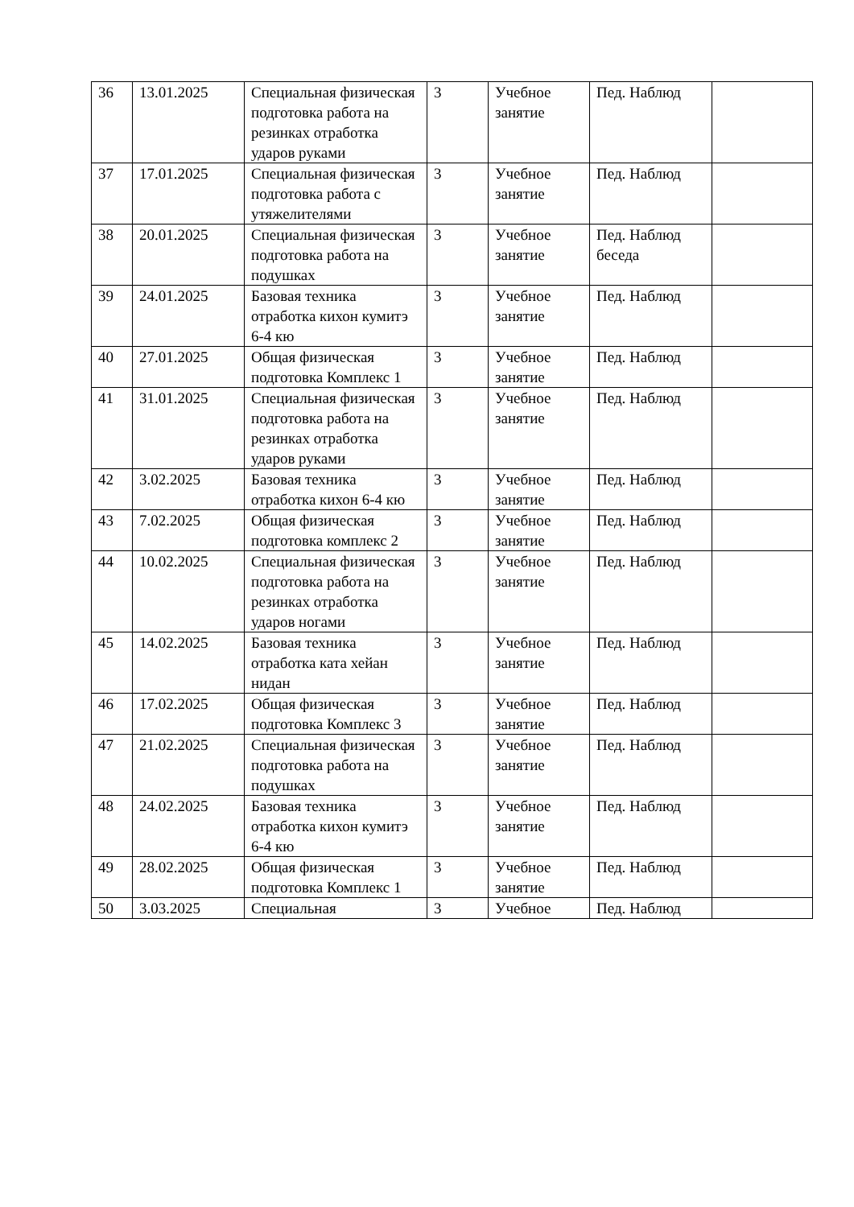| 36 | 13.01.2025 | Специальная физическая подготовка работа на резинках отработка ударов руками | 3 | Учебное занятие | Пед. Наблюд | |
| 37 | 17.01.2025 | Специальная физическая подготовка работа с утяжелителями | 3 | Учебное занятие | Пед. Наблюд | |
| 38 | 20.01.2025 | Специальная физическая подготовка работа на подушках | 3 | Учебное занятие | Пед. Наблюд беседа | |
| 39 | 24.01.2025 | Базовая техника отработка кихон кумитэ 6-4 кю | 3 | Учебное занятие | Пед. Наблюд | |
| 40 | 27.01.2025 | Общая физическая подготовка Комплекс 1 | 3 | Учебное занятие | Пед. Наблюд | |
| 41 | 31.01.2025 | Специальная физическая подготовка работа на резинках отработка ударов руками | 3 | Учебное занятие | Пед. Наблюд | |
| 42 | 3.02.2025 | Базовая техника отработка кихон 6-4 кю | 3 | Учебное занятие | Пед. Наблюд | |
| 43 | 7.02.2025 | Общая физическая подготовка комплекс 2 | 3 | Учебное занятие | Пед. Наблюд | |
| 44 | 10.02.2025 | Специальная физическая подготовка работа на резинках отработка ударов ногами | 3 | Учебное занятие | Пед. Наблюд | |
| 45 | 14.02.2025 | Базовая техника отработка ката хейан нидан | 3 | Учебное занятие | Пед. Наблюд | |
| 46 | 17.02.2025 | Общая физическая подготовка Комплекс 3 | 3 | Учебное занятие | Пед. Наблюд | |
| 47 | 21.02.2025 | Специальная физическая подготовка работа на подушках | 3 | Учебное занятие | Пед. Наблюд | |
| 48 | 24.02.2025 | Базовая техника отработка кихон кумитэ 6-4 кю | 3 | Учебное занятие | Пед. Наблюд | |
| 49 | 28.02.2025 | Общая физическая подготовка Комплекс 1 | 3 | Учебное занятие | Пед. Наблюд | |
| 50 | 3.03.2025 | Специальная | 3 | Учебное | Пед. Наблюд | |